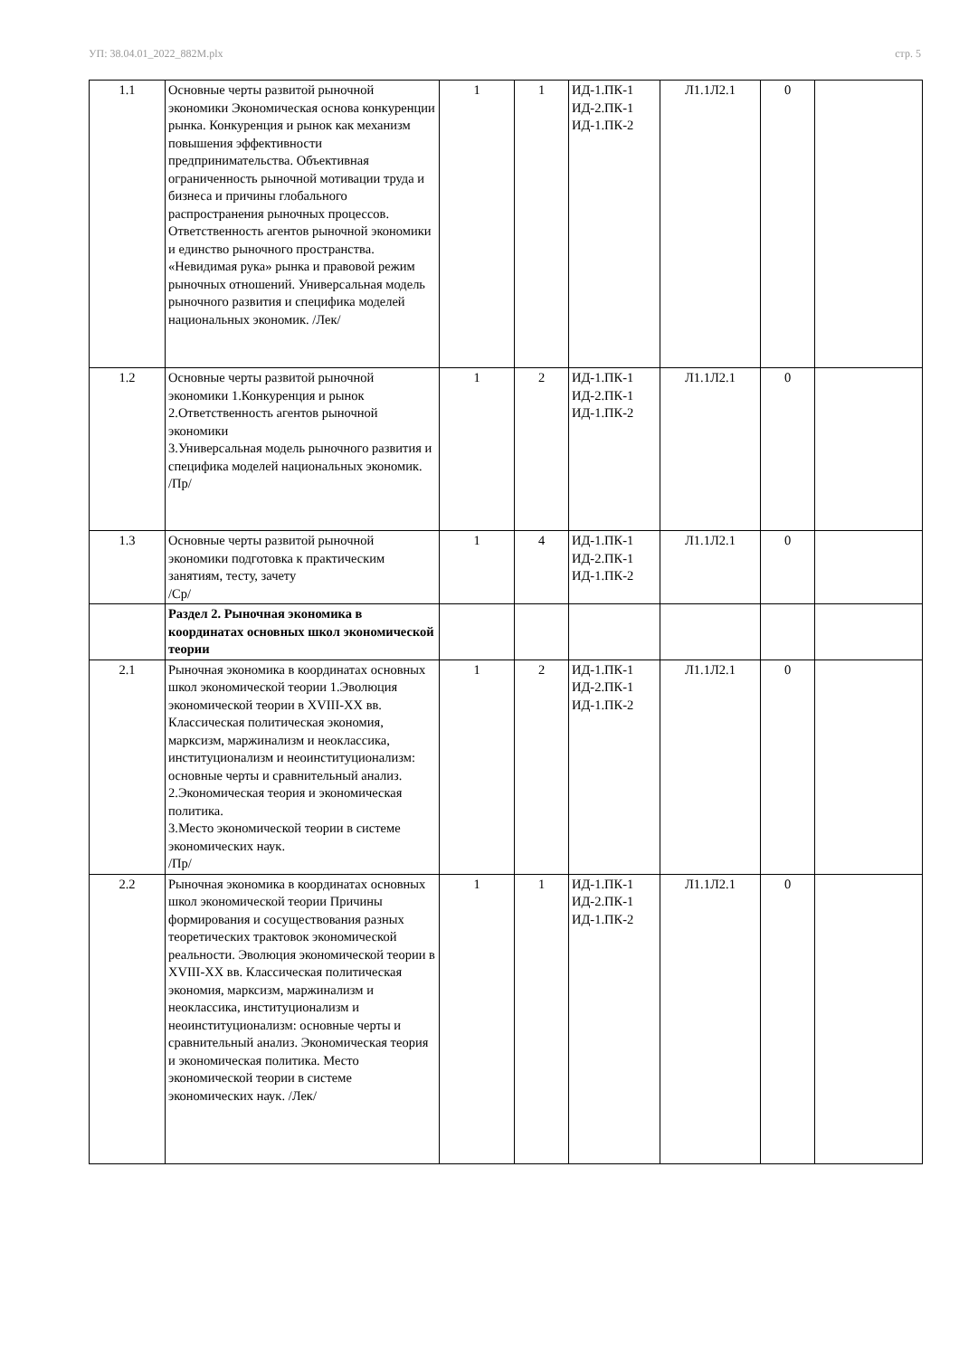УП: 38.04.01_2022_882М.plx стр. 5
| 1.1 | Основные черты развитой рыночной экономики Экономическая основа конкуренции рынка. Конкуренция и рынок как механизм повышения эффективности предпринимательства. Объективная ограниченность рыночной мотивации труда и бизнеса и причины глобального распространения рыночных процессов. Ответственность агентов рыночной экономики и единство рыночного пространства. «Невидимая рука» рынка и правовой режим рыночных отношений. Универсальная модель рыночного развития и специфика моделей национальных экономик. /Лек/ | 1 | 1 | ИД-1.ПК-1 ИД-2.ПК-1 ИД-1.ПК-2 | Л1.1Л2.1 | 0 | |
| 1.2 | Основные черты развитой рыночной экономики 1.Конкуренция и рынок 2.Ответственность агентов рыночной экономики 3.Универсальная модель рыночного развития и специфика моделей национальных экономик. /Пр/ | 1 | 2 | ИД-1.ПК-1 ИД-2.ПК-1 ИД-1.ПК-2 | Л1.1Л2.1 | 0 | |
| 1.3 | Основные черты развитой рыночной экономики подготовка к практическим занятиям, тесту, зачету /Ср/ | 1 | 4 | ИД-1.ПК-1 ИД-2.ПК-1 ИД-1.ПК-2 | Л1.1Л2.1 | 0 | |
| | Раздел 2. Рыночная экономика в координатах основных школ экономической теории | | | | | | |
| 2.1 | Рыночная экономика в координатах основных школ экономической теории 1.Эволюция экономической теории в XVIII-XX вв. Классическая политическая экономия, марксизм, маржинализм и неоклассика, институционализм и неоинституционализм: основные черты и сравнительный анализ. 2.Экономическая теория и экономическая политика. 3.Место экономической теории в системе экономических наук. /Пр/ | 1 | 2 | ИД-1.ПК-1 ИД-2.ПК-1 ИД-1.ПК-2 | Л1.1Л2.1 | 0 | |
| 2.2 | Рыночная экономика в координатах основных школ экономической теории Причины формирования и сосуществования разных теоретических трактовок экономической реальности. Эволюция экономической теории в XVIII-XX вв. Классическая политическая экономия, марксизм, маржинализм и неоклассика, институционализм и неоинституционализм: основные черты и сравнительный анализ. Экономическая теория и экономическая политика. Место экономической теории в системе экономических наук. /Лек/ | 1 | 1 | ИД-1.ПК-1 ИД-2.ПК-1 ИД-1.ПК-2 | Л1.1Л2.1 | 0 | |